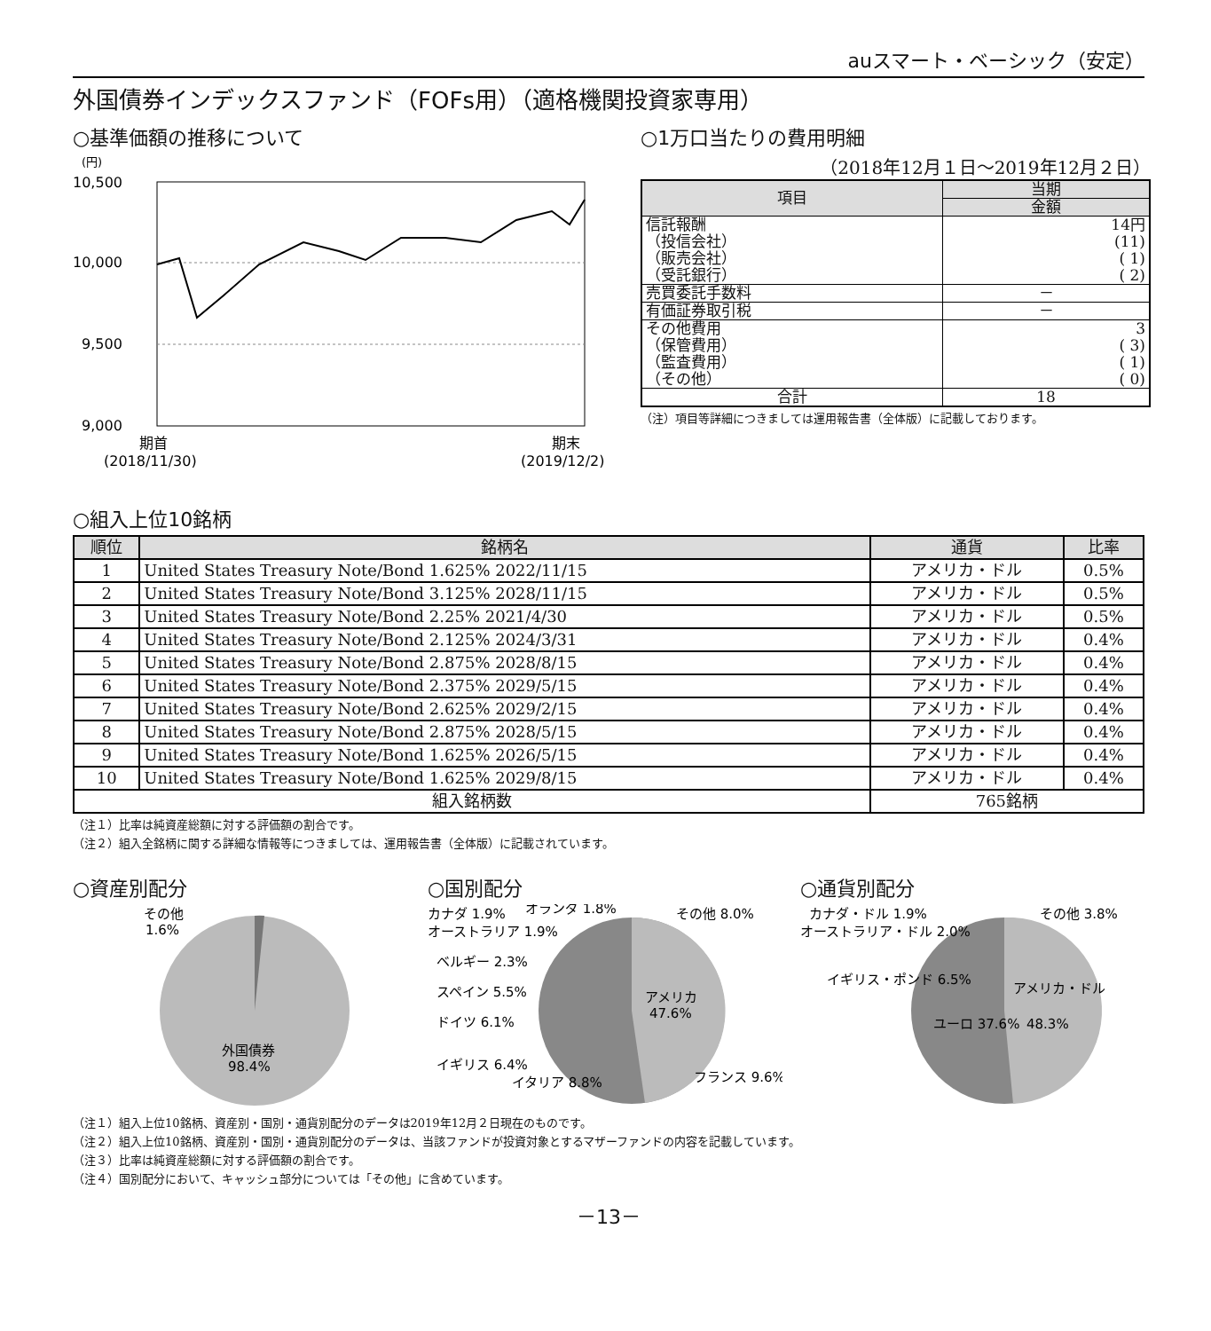auスマート・ベーシック（安定）
外国債券インデックスファンド（FOFs用）（適格機関投資家専用）
○基準価額の推移について
(円)
10,500
10,000
9,500
9,000
期首
(2018/11/30)
期末
(2019/12/2)
○1万口当たりの費用明細
（2018年12月１日～2019年12月２日）
| 項目 | 当期 |
| | 金額 |
| 信託報酬 （投信会社） （販売会社） （受託銀行） | 14円 (11) ( 1) ( 2) |
| 売買委託手数料 | － |
| 有価証券取引税 | － |
| その他費用 （保管費用） （監査費用） （その他） | 3 ( 3) ( 1) ( 0) |
| 合計 | 18 |
（注）項目等詳細につきましては運用報告書（全体版）に記載しております。
○組入上位10銘柄
| 順位 | 銘柄名 | 通貨 | 比率 |
| --- | --- | --- | --- |
| 1 | United States Treasury Note/Bond 1.625% 2022/11/15 | アメリカ・ドル | 0.5% |
| 2 | United States Treasury Note/Bond 3.125% 2028/11/15 | アメリカ・ドル | 0.5% |
| 3 | United States Treasury Note/Bond 2.25% 2021/4/30 | アメリカ・ドル | 0.5% |
| 4 | United States Treasury Note/Bond 2.125% 2024/3/31 | アメリカ・ドル | 0.4% |
| 5 | United States Treasury Note/Bond 2.875% 2028/8/15 | アメリカ・ドル | 0.4% |
| 6 | United States Treasury Note/Bond 2.375% 2029/5/15 | アメリカ・ドル | 0.4% |
| 7 | United States Treasury Note/Bond 2.625% 2029/2/15 | アメリカ・ドル | 0.4% |
| 8 | United States Treasury Note/Bond 2.875% 2028/5/15 | アメリカ・ドル | 0.4% |
| 9 | United States Treasury Note/Bond 1.625% 2026/5/15 | アメリカ・ドル | 0.4% |
| 10 | United States Treasury Note/Bond 1.625% 2029/8/15 | アメリカ・ドル | 0.4% |
| 組入銘柄数 | | 765銘柄 | |
（注１）比率は純資産総額に対する評価額の割合です。
（注２）組入全銘柄に関する詳細な情報等につきましては、運用報告書（全体版）に記載されています。
○資産別配分
その他
1.6%
外国債券
98.4%
○国別配分
カナダ 1.9%
オランダ 1.8%
その他 8.0%
オーストラリア 1.9%
ベルギー 2.3%
スペイン 5.5%
ドイツ 6.1%
イギリス 6.4%
イタリア 8.8%
アメリカ
47.6%
フランス 9.6%
○通貨別配分
カナダ・ドル 1.9%
その他 3.8%
オーストラリア・ドル 2.0%
イギリス・ポンド 6.5%
ユーロ 37.6%
アメリカ・ドル
48.3%
（注１）組入上位10銘柄、資産別・国別・通貨別配分のデータは2019年12月２日現在のものです。
（注２）組入上位10銘柄、資産別・国別・通貨別配分のデータは、当該ファンドが投資対象とするマザーファンドの内容を記載しています。
（注３）比率は純資産総額に対する評価額の割合です。
（注４）国別配分において、キャッシュ部分については「その他」に含めています。
－13－